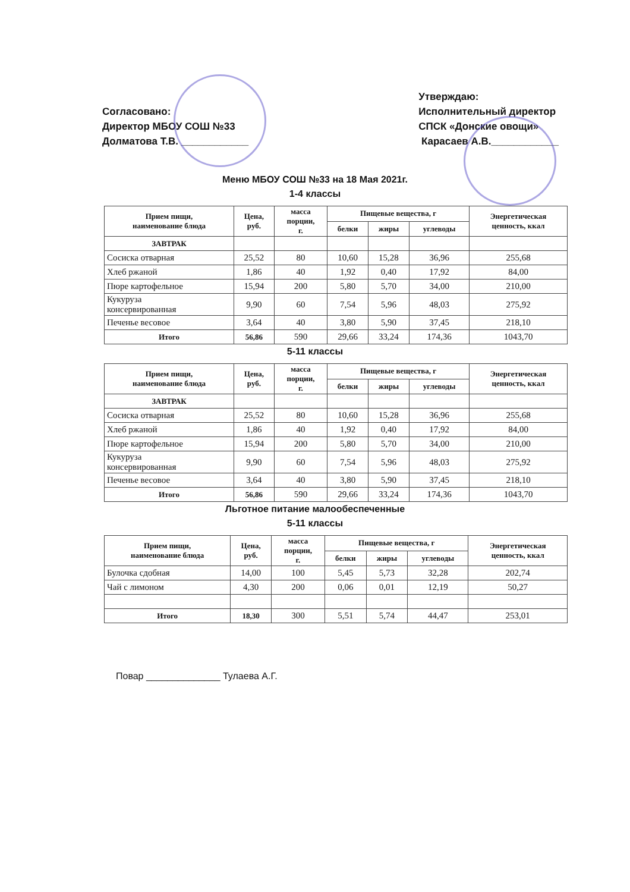Согласовано:
Директор МБОУ СОШ №33
Долматова Т.В. ____________
Утверждаю:
Исполнительный директор
СПСК «Донские овощи»
Карасаев А.В.____________
Меню МБОУ СОШ №33 на 18 Мая 2021г.
1-4 классы
| Прием пищи, наименование блюда | Цена, руб. | масса порции, г. | Пищевые вещества, г | | | Энергетическая ценность, ккал |
| --- | --- | --- | --- | --- | --- | --- |
| | | | белки | жиры | углеводы | |
| ЗАВТРАК | | | | | | |
| Сосиска отварная | 25,52 | 80 | 10,60 | 15,28 | 36,96 | 255,68 |
| Хлеб ржаной | 1,86 | 40 | 1,92 | 0,40 | 17,92 | 84,00 |
| Пюре картофельное | 15,94 | 200 | 5,80 | 5,70 | 34,00 | 210,00 |
| Кукуруза консервированная | 9,90 | 60 | 7,54 | 5,96 | 48,03 | 275,92 |
| Печенье весовое | 3,64 | 40 | 3,80 | 5,90 | 37,45 | 218,10 |
| Итого | 56,86 | 590 | 29,66 | 33,24 | 174,36 | 1043,70 |
5-11 классы
| Прием пищи, наименование блюда | Цена, руб. | масса порции, г. | Пищевые вещества, г | | | Энергетическая ценность, ккал |
| --- | --- | --- | --- | --- | --- | --- |
| | | | белки | жиры | углеводы | |
| ЗАВТРАК | | | | | | |
| Сосиска отварная | 25,52 | 80 | 10,60 | 15,28 | 36,96 | 255,68 |
| Хлеб ржаной | 1,86 | 40 | 1,92 | 0,40 | 17,92 | 84,00 |
| Пюре картофельное | 15,94 | 200 | 5,80 | 5,70 | 34,00 | 210,00 |
| Кукуруза консервированная | 9,90 | 60 | 7,54 | 5,96 | 48,03 | 275,92 |
| Печенье весовое | 3,64 | 40 | 3,80 | 5,90 | 37,45 | 218,10 |
| Итого | 56,86 | 590 | 29,66 | 33,24 | 174,36 | 1043,70 |
Льготное питание малообеспеченные
5-11 классы
| Прием пищи, наименование блюда | Цена, руб. | масса порции, г. | Пищевые вещества, г | | | Энергетическая ценность, ккал |
| --- | --- | --- | --- | --- | --- | --- |
| | | | белки | жиры | углеводы | |
| Булочка сдобная | 14,00 | 100 | 5,45 | 5,73 | 32,28 | 202,74 |
| Чай с лимоном | 4,30 | 200 | 0,06 | 0,01 | 12,19 | 50,27 |
| Итого | 18,30 | 300 | 5,51 | 5,74 | 44,47 | 253,01 |
Повар ______________ Тулаева А.Г.